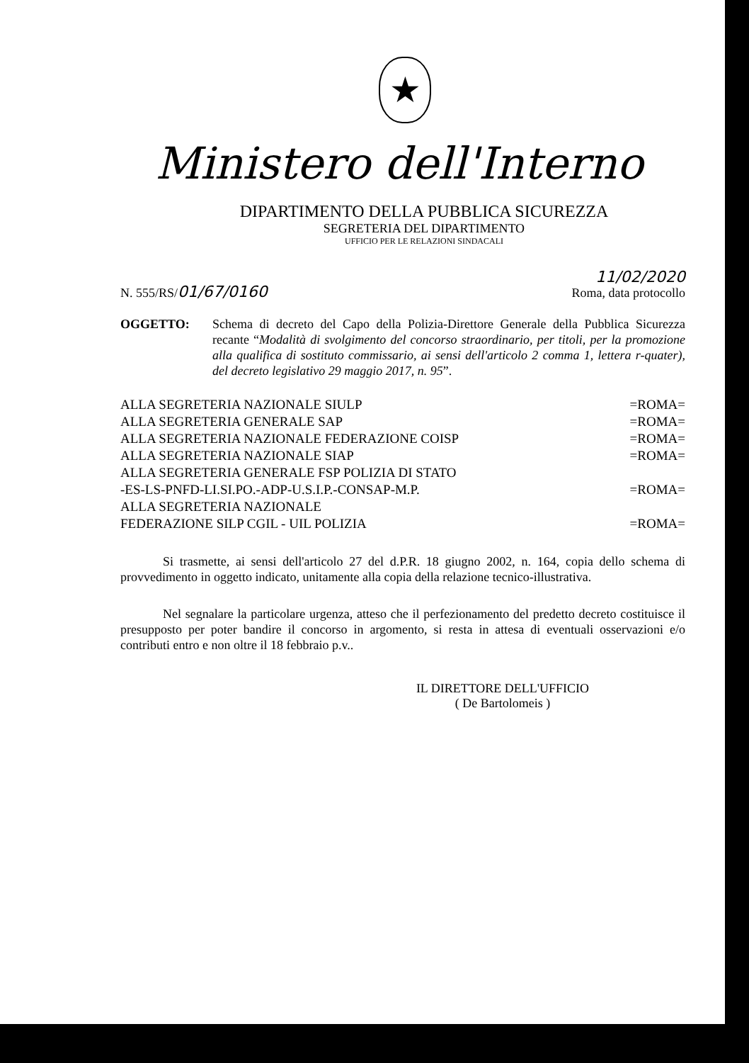★
Ministero dell'Interno
DIPARTIMENTO DELLA PUBBLICA SICUREZZA
SEGRETERIA DEL DIPARTIMENTO
UFFICIO PER LE RELAZIONI SINDACALI
N. 555/RS/01/67/0160
11/02/2020
Roma, data protocollo
OGGETTO: Schema di decreto del Capo della Polizia-Direttore Generale della Pubblica Sicurezza recante “Modalità di svolgimento del concorso straordinario, per titoli, per la promozione alla qualifica di sostituto commissario, ai sensi dell'articolo 2 comma 1, lettera r-quater), del decreto legislativo 29 maggio 2017, n. 95”.
ALLA SEGRETERIA NAZIONALE SIULP =ROMA=
ALLA SEGRETERIA GENERALE SAP =ROMA=
ALLA SEGRETERIA NAZIONALE FEDERAZIONE COISP =ROMA=
ALLA SEGRETERIA NAZIONALE SIAP =ROMA=
ALLA SEGRETERIA GENERALE FSP POLIZIA DI STATO
-ES-LS-PNFD-LI.SI.PO.-ADP-U.S.I.P.-CONSAP-M.P. =ROMA=
ALLA SEGRETERIA NAZIONALE
FEDERAZIONE SILP CGIL - UIL POLIZIA =ROMA=
Si trasmette, ai sensi dell'articolo 27 del d.P.R. 18 giugno 2002, n. 164, copia dello schema di provvedimento in oggetto indicato, unitamente alla copia della relazione tecnico-illustrativa.
Nel segnalare la particolare urgenza, atteso che il perfezionamento del predetto decreto costituisce il presupposto per poter bandire il concorso in argomento, si resta in attesa di eventuali osservazioni e/o contributi entro e non oltre il 18 febbraio p.v..
IL DIRETTORE DELL'UFFICIO
( De Bartolomeis )